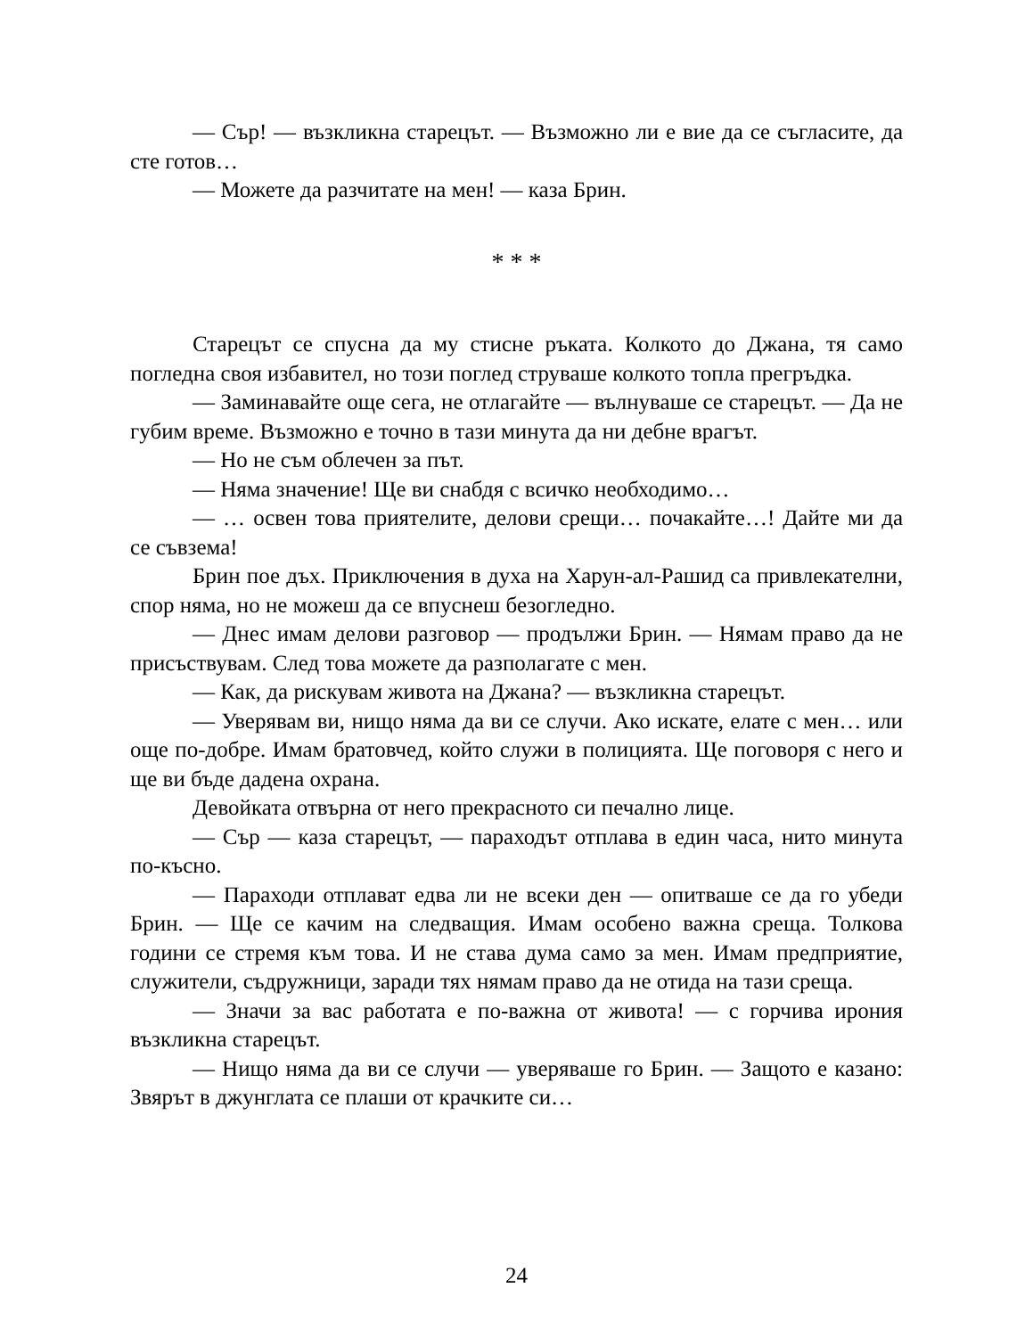— Сър! — възкликна старецът. — Възможно ли е вие да се съгласите, да сте готов…
— Можете да разчитате на мен! — каза Брин.
* * *
Старецът се спусна да му стисне ръката. Колкото до Джана, тя само погледна своя избавител, но този поглед струваше колкото топла прегръдка.
— Заминавайте още сега, не отлагайте — вълнуваше се старецът. — Да не губим време. Възможно е точно в тази минута да ни дебне врагът.
— Но не съм облечен за път.
— Няма значение! Ще ви снабдя с всичко необходимо…
— … освен това приятелите, делови срещи… почакайте…! Дайте ми да се съвзема!
Брин пое дъх. Приключения в духа на Харун-ал-Рашид са привлекателни, спор няма, но не можеш да се впуснеш безогледно.
— Днес имам делови разговор — продължи Брин. — Нямам право да не присъствувам. След това можете да разполагате с мен.
— Как, да рискувам живота на Джана? — възкликна старецът.
— Уверявам ви, нищо няма да ви се случи. Ако искате, елате с мен… или още по-добре. Имам братовчед, който служи в полицията. Ще поговоря с него и ще ви бъде дадена охрана.
Девойката отвърна от него прекрасното си печално лице.
— Сър — каза старецът, — параходът отплава в един часа, нито минута по-късно.
— Параходи отплават едва ли не всеки ден — опитваше се да го убеди Брин. — Ще се качим на следващия. Имам особено важна среща. Толкова години се стремя към това. И не става дума само за мен. Имам предприятие, служители, съдружници, заради тях нямам право да не отида на тази среща.
— Значи за вас работата е по-важна от живота! — с горчива ирония възкликна старецът.
— Нищо няма да ви се случи — уверяваше го Брин. — Защото е казано: Звярът в джунглата се плаши от крачките си…
24